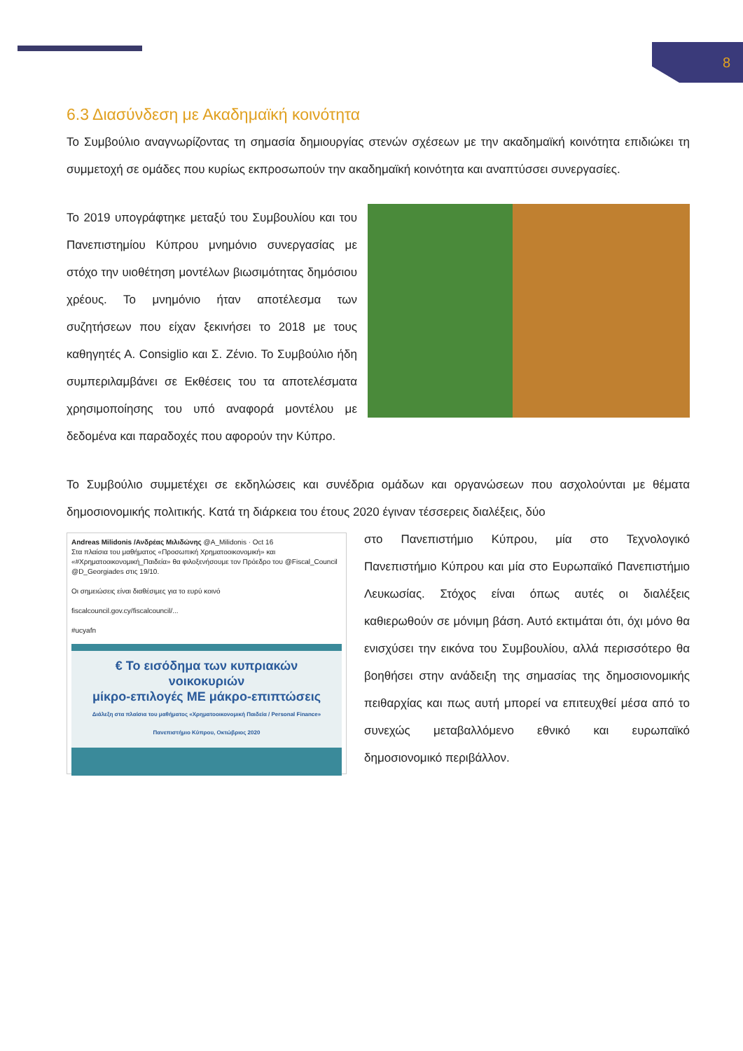8
6.3 Διασύνδεση με Ακαδημαϊκή κοινότητα
Το Συμβούλιο αναγνωρίζοντας τη σημασία δημιουργίας στενών σχέσεων με την ακαδημαϊκή κοινότητα επιδιώκει τη συμμετοχή σε ομάδες που κυρίως εκπροσωπούν την ακαδημαϊκή κοινότητα και αναπτύσσει συνεργασίες.
Το 2019 υπογράφτηκε μεταξύ του Συμβουλίου και του Πανεπιστημίου Κύπρου μνημόνιο συνεργασίας με στόχο την υιοθέτηση μοντέλων βιωσιμότητας δημόσιου χρέους. Το μνημόνιο ήταν αποτέλεσμα των συζητήσεων που είχαν ξεκινήσει το 2018 με τους καθηγητές Α. Consiglio και Σ. Ζένιο. Το Συμβούλιο ήδη συμπεριλαμβάνει σε Εκθέσεις του τα αποτελέσματα χρησιμοποίησης του υπό αναφορά μοντέλου με δεδομένα και παραδοχές που αφορούν την Κύπρο.
Το Συμβούλιο συμμετέχει σε εκδηλώσεις και συνέδρια ομάδων και οργανώσεων που ασχολούνται με θέματα δημοσιονομικής πολιτικής. Κατά τη διάρκεια του έτους 2020 έγιναν τέσσερεις διαλέξεις, δύο
Andreas Milidonis /Ανδρέας Μιλιδώνης @A_Milidonis · Oct 16
Στα πλαίσια του μαθήματος «Προσωπική Χρηματοοικονομική» και «#Χρηματοοικονομική_Παιδεία» θα φιλοξενήσουμε τον Πρόεδρο του @Fiscal_Council @D_Georgiades στις 19/10.
Οι σημειώσεις είναι διαθέσιμες για το ευρύ κοινό
fiscalcouncil.gov.cy/fiscalcouncil/...
#ucyafn
€ Το εισόδημα των κυπριακών νοικοκυριών
μίκρο-επιλογές ΜΕ μάκρο-επιπτώσεις
Διάλεξη στα πλαίσια του μαθήματος «Χρηματοοικονομική Παιδεία / Personal Finance» Πανεπιστήμιο Κύπρου, Οκτώβριος 2020
στο Πανεπιστήμιο Κύπρου, μία στο Τεχνολογικό Πανεπιστήμιο Κύπρου και μία στο Ευρωπαϊκό Πανεπιστήμιο Λευκωσίας. Στόχος είναι όπως αυτές οι διαλέξεις καθιερωθούν σε μόνιμη βάση. Αυτό εκτιμάται ότι, όχι μόνο θα ενισχύσει την εικόνα του Συμβουλίου, αλλά περισσότερο θα βοηθήσει στην ανάδειξη της σημασίας της δημοσιονομικής πειθαρχίας και πως αυτή μπορεί να επιτευχθεί μέσα από το συνεχώς μεταβαλλόμενο εθνικό και ευρωπαϊκό δημοσιονομικό περιβάλλον.